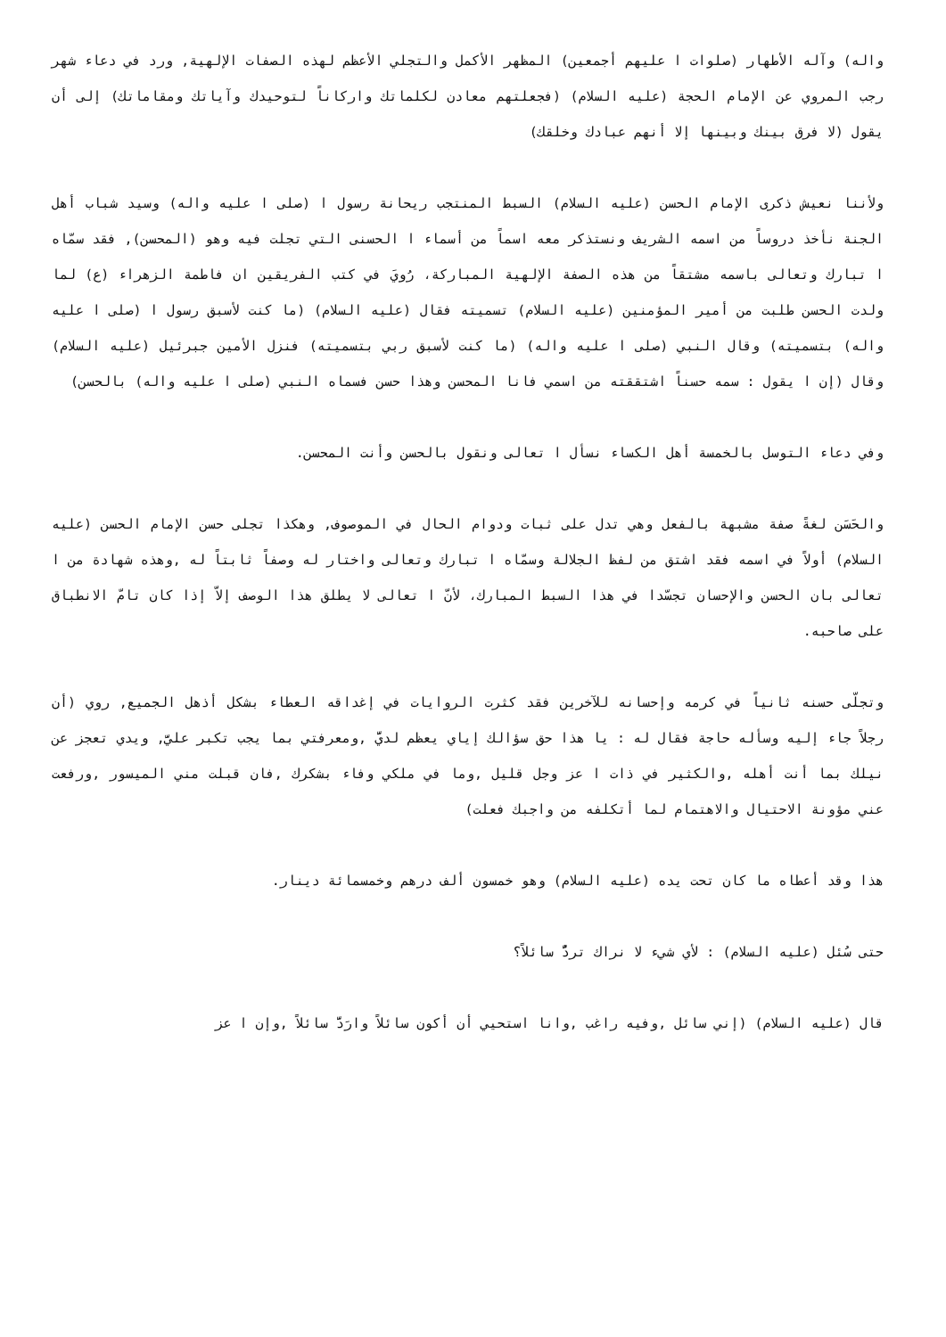واله) وآله الأطهار (صلوات ا عليهم أجمعين) المظهر الأكمل والتجلي الأعظم لهذه الصفات الإلهية, ورد في دعاء شهر رجب المروي عن الإمام الحجة (عليه السلام) (فجعلتهم معادن لكلماتك واركاناً لتوحيدك وآياتك ومقاماتك) إلى أن يقول (لا فرق بينك وبينها إلا أنهم عبادك وخلقك)
ولأننا نعيش ذكرى الإمام الحسن (عليه السلام) السبط المنتجب ريحانة رسول ا (صلى ا عليه واله) وسيد شباب أهل الجنة نأخذ دروساً من اسمه الشريف ونستذكر معه اسماً من أسماء ا الحسنى التي تجلت فيه وهو (المحسن), فقد سمّاه ا تبارك وتعالى باسمه مشتقاً من هذه الصفة الإلهية المباركة، رُويَ في كتب الفريقين ان فاطمة الزهراء (ع) لما ولدت الحسن طلبت من أمير المؤمنين (عليه السلام) تسميته فقال (عليه السلام) (ما كنت لأسبق رسول ا (صلى ا عليه واله) بتسميته) وقال النبي (صلى ا عليه واله) (ما كنت لأسبق ربي بتسميته) فنزل الأمين جبرئيل (عليه السلام) وقال (إن ا يقول : سمه حسناً اشتققته من اسمي فانا المحسن وهذا حسن فسماه النبي (صلى ا عليه واله) بالحسن)
وفي دعاء التوسل بالخمسة أهل الكساء نسأل ا تعالى ونقول بالحسن وأنت المحسن.
والحَسَن لغةً صفة مشبهة بالفعل وهي تدل على ثبات ودوام الحال في الموصوف, وهكذا تجلى حسن الإمام الحسن (عليه السلام) أولاً في اسمه فقد اشتق من لفظ الجلالة وسمّاه ا تبارك وتعالى واختار له وصفاً ثابتاً له ,وهذه شهادة من ا تعالى بان الحسن والإحسان تجسّدا في هذا السبط المبارك، لأنّ ا تعالى لا يطلق هذا الوصف إلاّ إذا كان تامّ الانطباق على صاحبه.
وتجلّى حسنه ثانياً في كرمه وإحسانه للآخرين فقد كثرت الروايات في إغداقه العطاء بشكل أذهل الجميع, روي (أن رجلاً جاء إليه وسأله حاجة فقال له : يا هذا حق سؤالك إياي يعظم لديَّ ,ومعرفتي بما يجب تكبر عليَّ, ويدي تعجز عن نيلك بما أنت أهله ,والكثير في ذات ا عز وجل قليل ,وما في ملكي وفاء بشكرك ,فان قبلت مني الميسور ,ورفعت عني مؤونة الاحتيال والاهتمام لما أتكلفه من واجبك فعلت)
هذا وقد أعطاه ما كان تحت يده (عليه السلام) وهو خمسون ألف درهم وخمسمائة دينار.
حتى سُئل (عليه السلام) : لأي شيء لا نراك تردُّ سائلاً؟
قال (عليه السلام) (إني سائل ,وفيه راغب ,وانا استحيي أن أكون سائلاً وارَدَّ سائلاً ,وإن ا عز